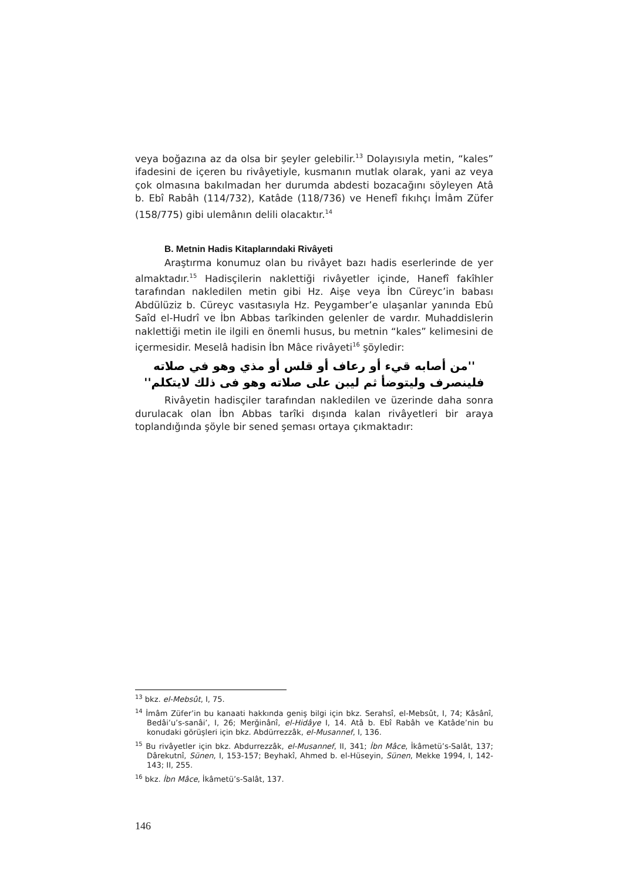veya boğazına az da olsa bir şeyler gelebilir.<sup>13</sup> Dolayısıyla metin, “kales” ifadesini de içeren bu rivâyetiyle, kusmanın mutlak olarak, yani az veya çok olmasına bakılmadan her durumda abdesti bozacağını söyleyen Atâ b. Ebî Rabâh (114/732), Katâde (118/736) ve Henefî fıkıhçı İmâm Züfer (158/775) gibi ulemânın delili olacaktır.<sup>14</sup>
B. Metnin Hadis Kitaplarındaki Rivâyeti
Araştırma konumuz olan bu rivâyet bazı hadis eserlerinde de yer almaktadır.<sup>15</sup> Hadisçilerin naklettiği rivâyetler içinde, Hanefî fakîhler tarafından nakledilen metin gibi Hz. Aişe veya İbn Cüreyc’in babası Abdülüziz b. Cüreyc vasıtasıyla Hz. Peygamber’e ulaşanlar yanında Ebû Saîd el-Hudrî ve İbn Abbas tarîkinden gelenler de vardır. Muhaddislerin naklettiği metin ile ilgili en önemli husus, bu metnin “kales” kelimesini de içermesidir. Meselâ hadisin İbn Mâce rivâyeti<sup>16</sup> şöyledir:
''من أصابه قيء أو رعاف أو قلس أو مذي وهو في صلاته فلينصرف وليتوضأ ثم ليبن على صلاته وهو فى ذلك لايتكلم''
Rivâyetin hadisçiler tarafından nakledilen ve üzerinde daha sonra durulacak olan İbn Abbas tarîki dışında kalan rivâyetleri bir araya toplandığında şöyle bir sened şeması ortaya çıkmaktadır:
<sup>13</sup> bkz. el-Mebsût, I, 75.
<sup>14</sup> İmâm Züfer’in bu kanaati hakkında geniş bilgi için bkz. Serahsî, el-Mebsût, I, 74; Kâsânî, Bedâi’u’s-sanâi’, I, 26; Merğinânî, el-Hidâye I, 14. Atâ b. Ebî Rabâh ve Katâde’nin bu konudaki görüşleri için bkz. Abdürrezzâk, el-Musannef, I, 136.
<sup>15</sup> Bu rivâyetler için bkz. Abdurrezzâk, el-Musannef, II, 341; İbn Mâce, İkâmetü’s-Salât, 137; Dârekutnî, Sünen, I, 153-157; Beyhakî, Ahmed b. el-Hüseyin, Sünen, Mekke 1994, I, 142-143; II, 255.
<sup>16</sup> bkz. İbn Mâce, İkâmetü’s-Salât, 137.
146